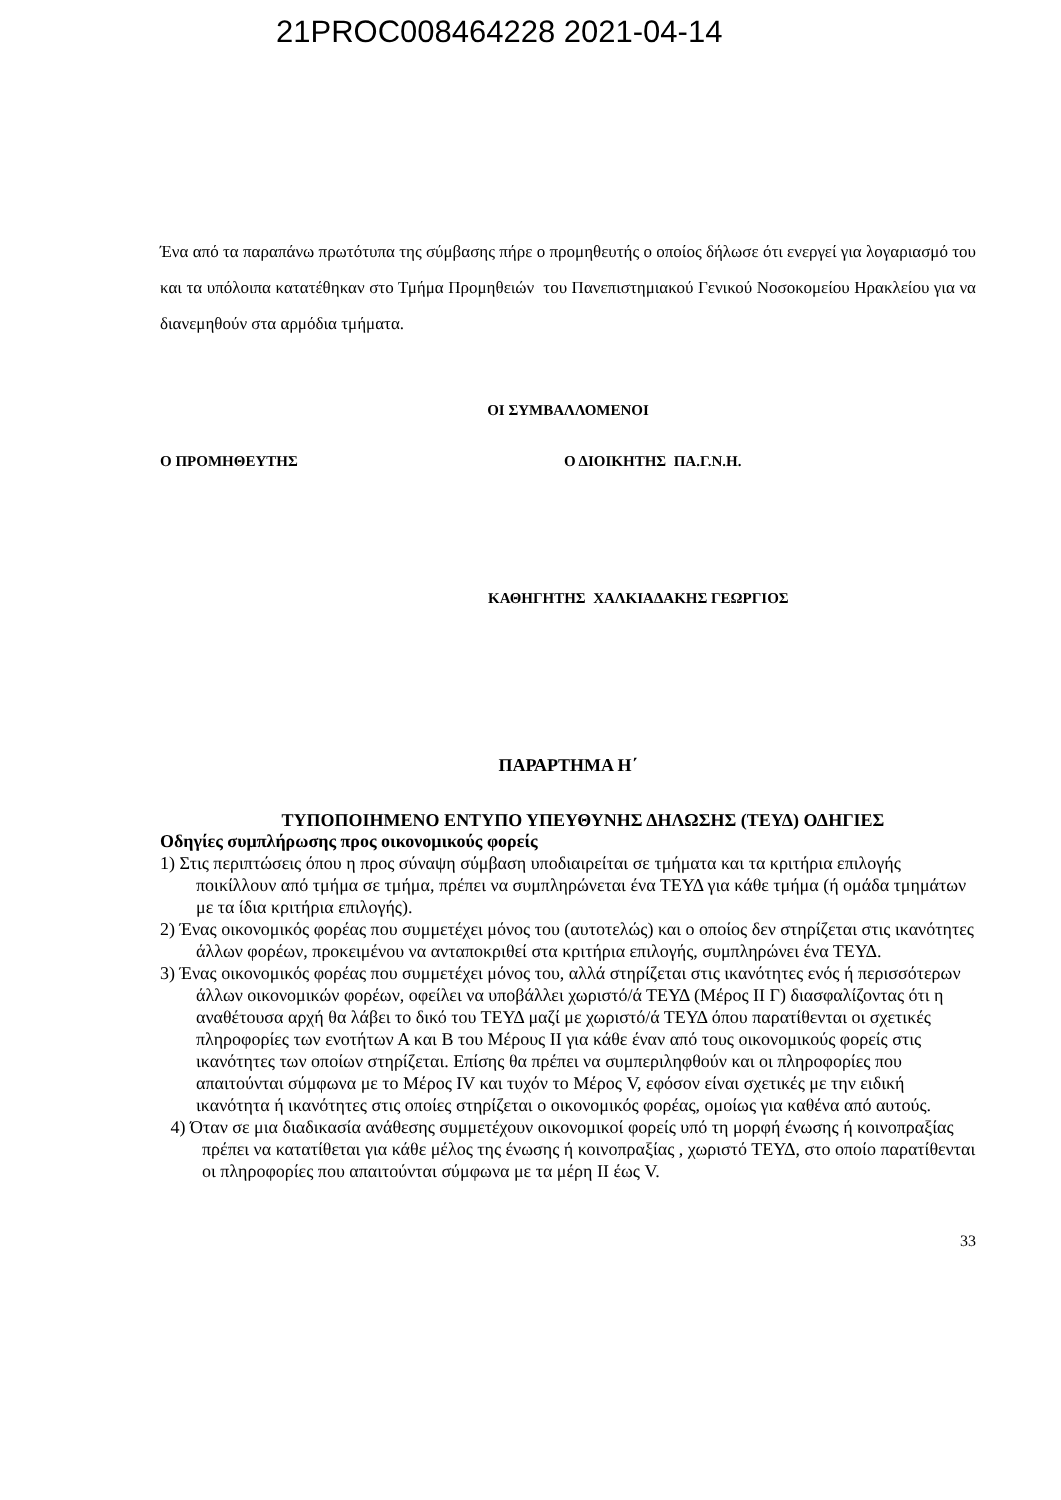21PROC008464228 2021-04-14
Ένα από τα παραπάνω πρωτότυπα της σύμβασης πήρε ο προμηθευτής ο οποίος δήλωσε ότι ενεργεί για λογαριασμό του και τα υπόλοιπα κατατέθηκαν στο Τμήμα Προμηθειών του Πανεπιστημιακού Γενικού Νοσοκομείου Ηρακλείου για να διανεμηθούν στα αρμόδια τμήματα.
ΟΙ ΣΥΜΒΑΛΛΟΜΕΝΟΙ
Ο ΠΡΟΜΗΘΕΥΤΗΣ Ο ΔΙΟΙΚΗΤΗΣ ΠΑ.Γ.Ν.Η.
ΚΑΘΗΓΗΤΗΣ ΧΑΛΚΙΑΔΑΚΗΣ ΓΕΩΡΓΙΟΣ
ΠΑΡΑΡΤΗΜΑ Η΄
ΤΥΠΟΠΟΙΗΜΕΝΟ ΕΝΤΥΠΟ ΥΠΕΥΘΥΝΗΣ ΔΗΛΩΣΗΣ (ΤΕΥΔ) ΟΔΗΓΙΕΣ
Οδηγίες συμπλήρωσης προς οικονομικούς φορείς
1) Στις περιπτώσεις όπου η προς σύναψη σύμβαση υποδιαιρείται σε τμήματα και τα κριτήρια επιλογής ποικίλλουν από τμήμα σε τμήμα, πρέπει να συμπληρώνεται ένα ΤΕΥΔ για κάθε τμήμα (ή ομάδα τμημάτων με τα ίδια κριτήρια επιλογής).
2) Ένας οικονομικός φορέας που συμμετέχει μόνος του (αυτοτελώς) και ο οποίος δεν στηρίζεται στις ικανότητες άλλων φορέων, προκειμένου να ανταποκριθεί στα κριτήρια επιλογής, συμπληρώνει ένα ΤΕΥΔ.
3) Ένας οικονομικός φορέας που συμμετέχει μόνος του, αλλά στηρίζεται στις ικανότητες ενός ή περισσότερων άλλων οικονομικών φορέων, οφείλει να υποβάλλει χωριστό/ά ΤΕΥΔ (Μέρος ΙΙ Γ) διασφαλίζοντας ότι η αναθέτουσα αρχή θα λάβει το δικό του ΤΕΥΔ μαζί με χωριστό/ά ΤΕΥΔ όπου παρατίθενται οι σχετικές πληροφορίες των ενοτήτων Α και Β του Μέρους ΙΙ για κάθε έναν από τους οικονομικούς φορείς στις ικανότητες των οποίων στηρίζεται. Επίσης θα πρέπει να συμπεριληφθούν και οι πληροφορίες που απαιτούνται σύμφωνα με το Μέρος IV και τυχόν το Μέρος V, εφόσον είναι σχετικές με την ειδική ικανότητα ή ικανότητες στις οποίες στηρίζεται ο οικονομικός φορέας, ομοίως για καθένα από αυτούς.
4) Όταν σε μια διαδικασία ανάθεσης συμμετέχουν οικονομικοί φορείς υπό τη μορφή ένωσης ή κοινοπραξίας πρέπει να κατατίθεται για κάθε μέλος της ένωσης ή κοινοπραξίας , χωριστό ΤΕΥΔ, στο οποίο παρατίθενται οι πληροφορίες που απαιτούνται σύμφωνα με τα μέρη ΙΙ έως V.
33